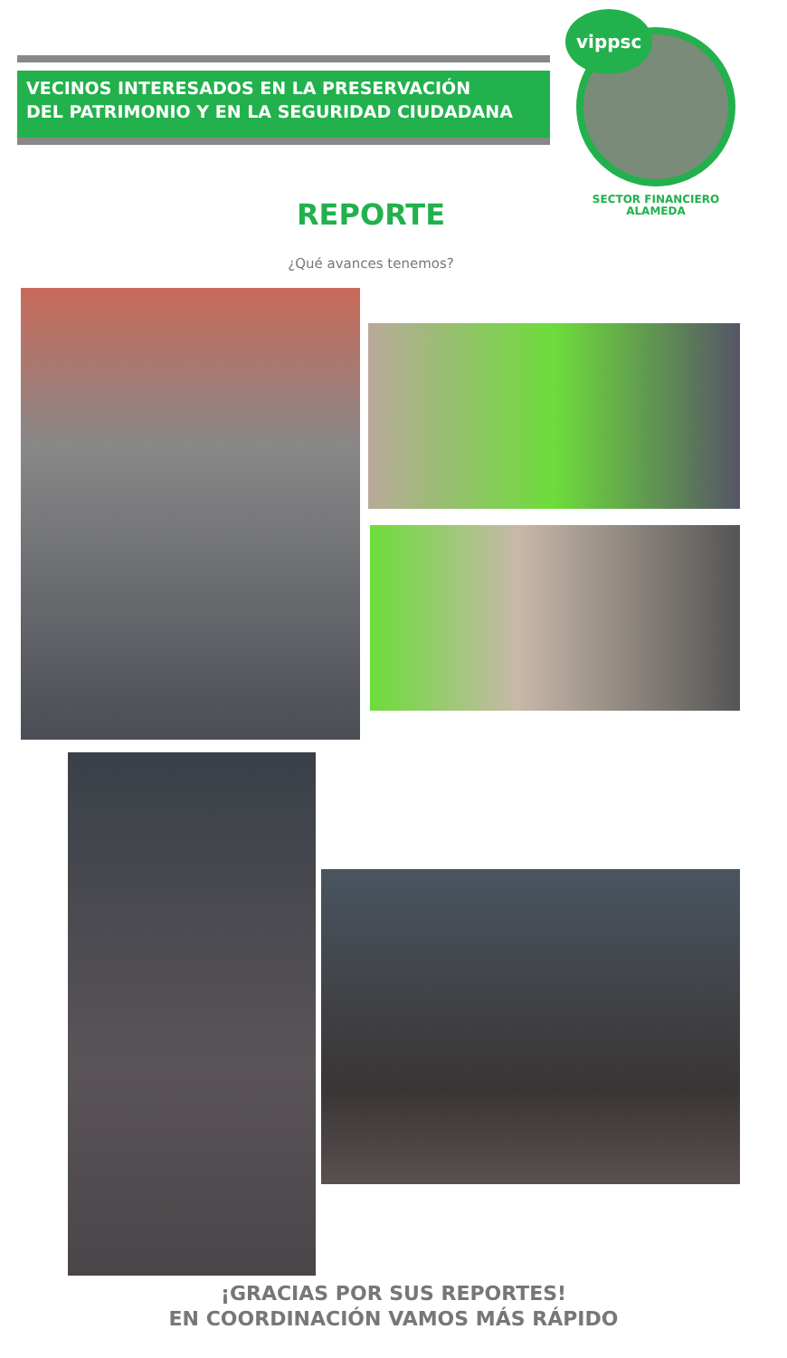VECINOS INTERESADOS EN LA PRESERVACIÓN
DEL PATRIMONIO Y EN LA SEGURIDAD CIUDADANA
vippsc
SECTOR FINANCIERO
ALAMEDA
REPORTE
¿Qué avances tenemos?
¡GRACIAS POR SUS REPORTES!
EN COORDINACIÓN VAMOS MÁS RÁPIDO